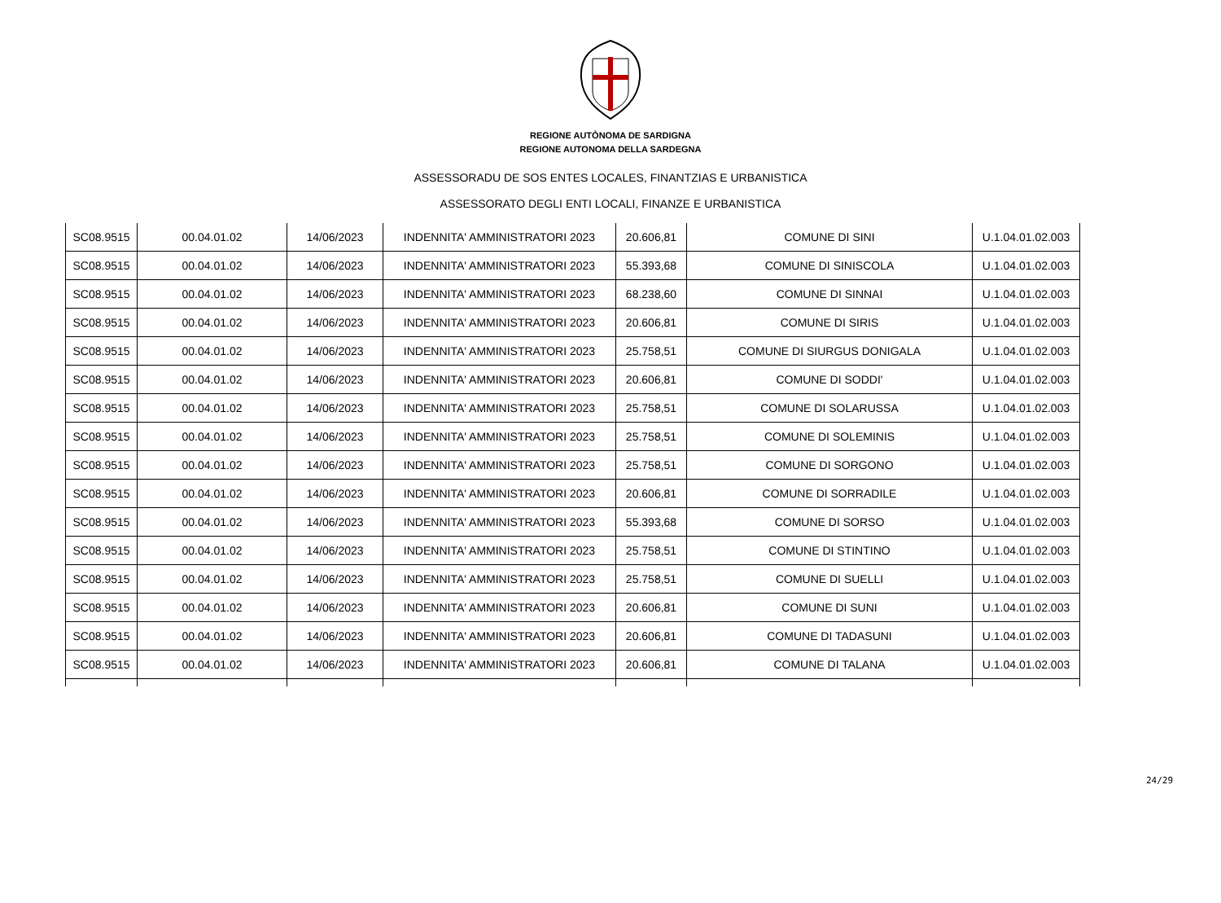REGIONE AUTÒNOMA DE SARDIGNA
REGIONE AUTONOMA DELLA SARDEGNA
ASSESSORADU DE SOS ENTES LOCALES, FINANTZIAS E URBANISTICA
ASSESSORATO DEGLI ENTI LOCALI, FINANZE E URBANISTICA
| SC08.9515 | 00.04.01.02 | 14/06/2023 | INDENNITA' AMMINISTRATORI 2023 | 20.606,81 | COMUNE DI SINI | U.1.04.01.02.003 |
| SC08.9515 | 00.04.01.02 | 14/06/2023 | INDENNITA' AMMINISTRATORI 2023 | 55.393,68 | COMUNE DI SINISCOLA | U.1.04.01.02.003 |
| SC08.9515 | 00.04.01.02 | 14/06/2023 | INDENNITA' AMMINISTRATORI 2023 | 68.238,60 | COMUNE DI SINNAI | U.1.04.01.02.003 |
| SC08.9515 | 00.04.01.02 | 14/06/2023 | INDENNITA' AMMINISTRATORI 2023 | 20.606,81 | COMUNE DI SIRIS | U.1.04.01.02.003 |
| SC08.9515 | 00.04.01.02 | 14/06/2023 | INDENNITA' AMMINISTRATORI 2023 | 25.758,51 | COMUNE DI SIURGUS DONIGALA | U.1.04.01.02.003 |
| SC08.9515 | 00.04.01.02 | 14/06/2023 | INDENNITA' AMMINISTRATORI 2023 | 20.606,81 | COMUNE DI SODDI' | U.1.04.01.02.003 |
| SC08.9515 | 00.04.01.02 | 14/06/2023 | INDENNITA' AMMINISTRATORI 2023 | 25.758,51 | COMUNE DI SOLARUSSA | U.1.04.01.02.003 |
| SC08.9515 | 00.04.01.02 | 14/06/2023 | INDENNITA' AMMINISTRATORI 2023 | 25.758,51 | COMUNE DI SOLEMINIS | U.1.04.01.02.003 |
| SC08.9515 | 00.04.01.02 | 14/06/2023 | INDENNITA' AMMINISTRATORI 2023 | 25.758,51 | COMUNE DI SORGONO | U.1.04.01.02.003 |
| SC08.9515 | 00.04.01.02 | 14/06/2023 | INDENNITA' AMMINISTRATORI 2023 | 20.606,81 | COMUNE DI SORRADILE | U.1.04.01.02.003 |
| SC08.9515 | 00.04.01.02 | 14/06/2023 | INDENNITA' AMMINISTRATORI 2023 | 55.393,68 | COMUNE DI SORSO | U.1.04.01.02.003 |
| SC08.9515 | 00.04.01.02 | 14/06/2023 | INDENNITA' AMMINISTRATORI 2023 | 25.758,51 | COMUNE DI STINTINO | U.1.04.01.02.003 |
| SC08.9515 | 00.04.01.02 | 14/06/2023 | INDENNITA' AMMINISTRATORI 2023 | 25.758,51 | COMUNE DI SUELLI | U.1.04.01.02.003 |
| SC08.9515 | 00.04.01.02 | 14/06/2023 | INDENNITA' AMMINISTRATORI 2023 | 20.606,81 | COMUNE DI SUNI | U.1.04.01.02.003 |
| SC08.9515 | 00.04.01.02 | 14/06/2023 | INDENNITA' AMMINISTRATORI 2023 | 20.606,81 | COMUNE DI TADASUNI | U.1.04.01.02.003 |
| SC08.9515 | 00.04.01.02 | 14/06/2023 | INDENNITA' AMMINISTRATORI 2023 | 20.606,81 | COMUNE DI TALANA | U.1.04.01.02.003 |
24/29